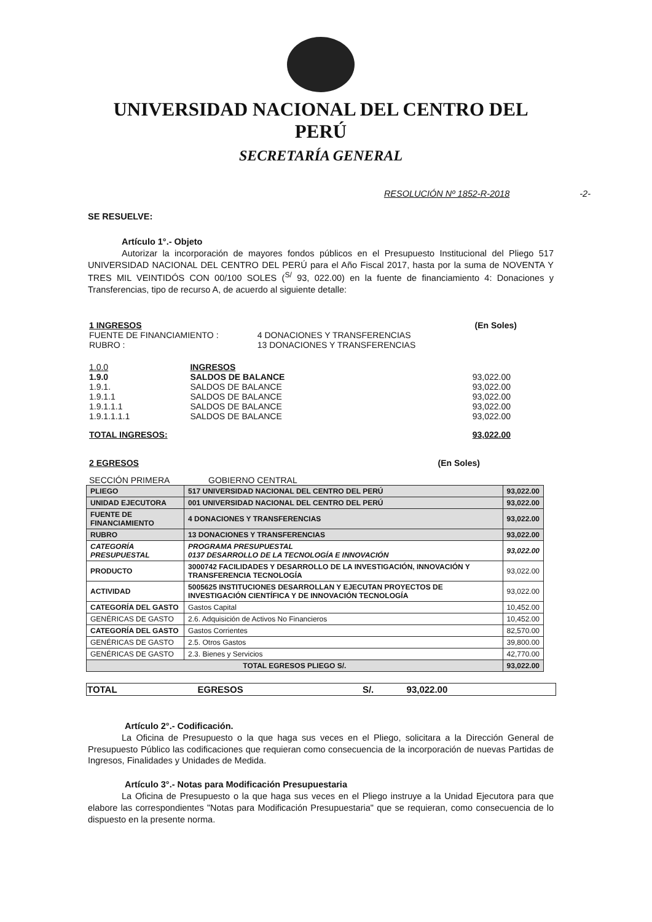UNIVERSIDAD NACIONAL DEL CENTRO DEL PERÚ
SECRETARÍA GENERAL
RESOLUCIÓN Nº 1852-R-2018 -2-
SE RESUELVE:
Artículo 1°.- Objeto
Autorizar la incorporación de mayores fondos públicos en el Presupuesto Institucional del Pliego 517 UNIVERSIDAD NACIONAL DEL CENTRO DEL PERÚ para el Año Fiscal 2017, hasta por la suma de NOVENTA Y TRES MIL VEINTIDÓS CON 00/100 SOLES (<sup>S/</sup> 93, 022.00) en la fuente de financiamiento 4: Donaciones y Transferencias, tipo de recurso A, de acuerdo al siguiente detalle:
| 1 INGRESOS | | (En Soles) |
| FUENTE DE FINANCIAMIENTO : | 4 DONACIONES Y TRANSFERENCIAS | |
| RUBRO : | 13 DONACIONES Y TRANSFERENCIAS | |
| 1.0.0 | INGRESOS | |
| 1.9.0 | SALDOS DE BALANCE | 93,022.00 |
| 1.9.1. | SALDOS DE BALANCE | 93,022.00 |
| 1.9.1.1 | SALDOS DE BALANCE | 93,022.00 |
| 1.9.1.1.1 | SALDOS DE BALANCE | 93,022.00 |
| 1.9.1.1.1.1 | SALDOS DE BALANCE | 93,022.00 |
| TOTAL INGRESOS: | | 93,022.00 |
| 2 EGRESOS | (En Soles) |
| SECCIÓN PRIMERA | GOBIERNO CENTRAL |
| PLIEGO | 517 UNIVERSIDAD NACIONAL DEL CENTRO DEL PERÚ | 93,022.00 |
| UNIDAD EJECUTORA | 001 UNIVERSIDAD NACIONAL DEL CENTRO DEL PERÚ | 93,022.00 |
| FUENTE DE FINANCIAMIENTO | 4 DONACIONES Y TRANSFERENCIAS | 93,022.00 |
| RUBRO | 13 DONACIONES Y TRANSFERENCIAS | 93,022.00 |
| CATEGORÍA PRESUPUESTAL | PROGRAMA PRESUPUESTAL 0137 DESARROLLO DE LA TECNOLOGÍA E INNOVACIÓN | 93,022.00 |
| PRODUCTO | 3000742 FACILIDADES Y DESARROLLO DE LA INVESTIGACIÓN, INNOVACIÓN Y TRANSFERENCIA TECNOLOGÍA | 93,022.00 |
| ACTIVIDAD | 5005625 INSTITUCIONES DESARROLLAN Y EJECUTAN PROYECTOS DE INVESTIGACIÓN CIENTÍFICA Y DE INNOVACIÓN TECNOLOGÍA | 93,022.00 |
| CATEGORÍA DEL GASTO | Gastos Capital | 10,452.00 |
| GENÉRICAS DE GASTO | 2.6. Adquisición de Activos No Financieros | 10,452.00 |
| CATEGORÍA DEL GASTO | Gastos Corrientes | 82,570.00 |
| GENÉRICAS DE GASTO | 2.5. Otros Gastos | 39,800.00 |
| GENÉRICAS DE GASTO | 2.3. Bienes y Servicios | 42,770.00 |
| TOTAL EGRESOS PLIEGO S/. | | 93,022.00 |
| TOTAL | EGRESOS | S/. | 93,022.00 |
Artículo 2°.- Codificación.
La Oficina de Presupuesto o la que haga sus veces en el Pliego, solicitara a la Dirección General de Presupuesto Público las codificaciones que requieran como consecuencia de la incorporación de nuevas Partidas de Ingresos, Finalidades y Unidades de Medida.
Artículo 3°.- Notas para Modificación Presupuestaria
La Oficina de Presupuesto o la que haga sus veces en el Pliego instruye a la Unidad Ejecutora para que elabore las correspondientes "Notas para Modificación Presupuestaria" que se requieran, como consecuencia de lo dispuesto en la presente norma.